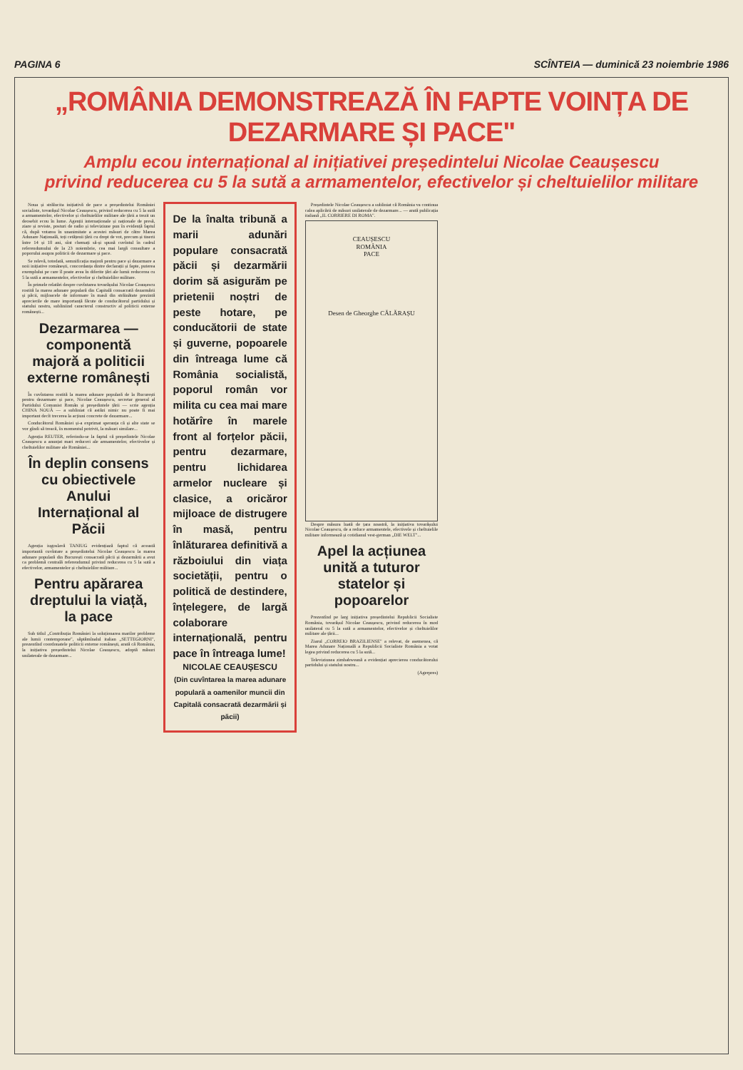PAGINA 6 SCÎNTEIA — duminică 23 noiembrie 1986
„ROMÂNIA DEMONSTREAZĂ ÎN FAPTE VOINȚA DE DEZARMARE ȘI PACE"
Amplu ecou internațional al inițiativei președintelui Nicolae Ceaușescu
privind reducerea cu 5 la sută a armamentelor, efectivelor și cheltuielilor militare
Noua și strălucita inițiativă de pace a președintelui României socialiste, tovarășul Nicolae Ceaușescu, privind reducerea cu 5 la sută a armamentelor, efectivelor și cheltuielilor militare ale țării a trezit un deosebit ecou în lume. Agenții internaționale și naționale de presă, ziare și reviste, posturi de radio și televiziune pun în evidență faptul că, după votarea în unanimitate a acestei măsuri de către Marea Adunare Națională, toți cetățenii țării cu drept de vot, precum și tinerii între 14 și 18 ani, sînt chemați să-și spună cuvîntul în cadrul referendumului de la 23 noiembrie, cea mai largă consultare a poporului asupra politicii de dezarmare și pace.
Se relevă, totodată, semnificația majoră pentru pace și dezarmare a noii inițiative românești, concordanța dintre declarații și fapte, puterea exemplului pe care îl poate avea în diferite țări ale lumii reducerea cu 5 la sută a armamentelor, efectivelor și cheltuielilor militare.
În primele relatări despre cuvîntarea tovarășului Nicolae Ceaușescu rostită la marea adunare populară din Capitală consacrată dezarmării și păcii, mijloacele de informare în masă din străinătate prezintă aprecierile de mare importanță făcute de conducătorul partidului și statului nostru, subliniind caracterul constructiv al politicii externe românești...
Dezarmarea — componentă majoră a politicii externe românești
În cuvîntarea rostită la marea adunare populară de la București pentru dezarmare și pace, Nicolae Ceaușescu, secretar general al Partidului Comunist Român și președintele țării — scrie agenția CHINA NOUĂ — a subliniat că astăzi nimic nu poate fi mai important decît trecerea la acțiuni concrete de dezarmare...
Conducătorul României și-a exprimat speranța că și alte state se vor gîndi să treacă, în momentul potrivit, la măsuri similare...
Agenția REUTER, referindu-se la faptul că președintele Nicolae Ceaușescu a anunțat mari reduceri ale armamentelor, efectivelor și cheltuielilor militare ale României...
În deplin consens cu obiectivele Anului Internațional al Păcii
Agenția iugoslavă TANIUG evidențiază faptul că această importantă cuvîntare a președintelui Nicolae Ceaușescu la marea adunare populară din București consacrată păcii și dezarmării a avut ca problemă centrală referendumul privind reducerea cu 5 la sută a efectivelor, armamentelor și cheltuielilor militare...
Pentru apărarea dreptului la viață, la pace
Sub titlul „Contribuția României la soluționarea marilor probleme ale lumii contemporane", săptămînalul italian „SETTEGIORNI", prezentînd coordonatele politicii externe românești, arată că România, la inițiativa președintelui Nicolae Ceaușescu, adoptă măsuri unilaterale de dezarmare...
De la înalta tribună a marii adunări populare consacrată păcii și dezarmării dorim să asigurăm pe prietenii noștri de peste hotare, pe conducătorii de state și guverne, popoarele din întreaga lume că România socialistă, poporul român vor milita cu cea mai mare hotărîre în marele front al forțelor păcii, pentru dezarmare, pentru lichidarea armelor nucleare și clasice, a oricăror mijloace de distrugere în masă, pentru înlăturarea definitivă a războiului din viața societății, pentru o politică de destindere, înțelegere, de largă colaborare internațională, pentru pace în întreaga lume!
NICOLAE CEAUȘESCU
(Din cuvîntarea la marea adunare populară a oamenilor muncii din Capitală consacrată dezarmării și păcii)
Președintele Nicolae Ceaușescu a subliniat că România va continua calea aplicării de măsuri unilaterale de dezarmare... — arată publicația italiană „IL CORRIERE DI ROMA".
CEAUȘESCU
ROMÂNIA
PACE
Desen de Gheorghe CĂLĂRAȘU
Despre măsura luată de țara noastră, la inițiativa tovarășului Nicolae Ceaușescu, de a reduce armamentele, efectivele și cheltuielile militare informează și cotidianul vest-german „DIE WELT"...
Apel la acțiunea unită a tuturor statelor și popoarelor
Prezentînd pe larg inițiativa președintelui Republicii Socialiste România, tovarășul Nicolae Ceaușescu, privind reducerea în mod unilateral cu 5 la sută a armamentelor, efectivelor și cheltuielilor militare ale țării...
Ziarul „CORREIO BRAZILIENSE" a relevat, de asemenea, că Marea Adunare Națională a Republicii Socialiste România a votat legea privind reducerea cu 5 la sută...
Televiziunea zimbabweană a evidențiat aprecierea conducătorului partidului și statului nostru...
(Agerpres)